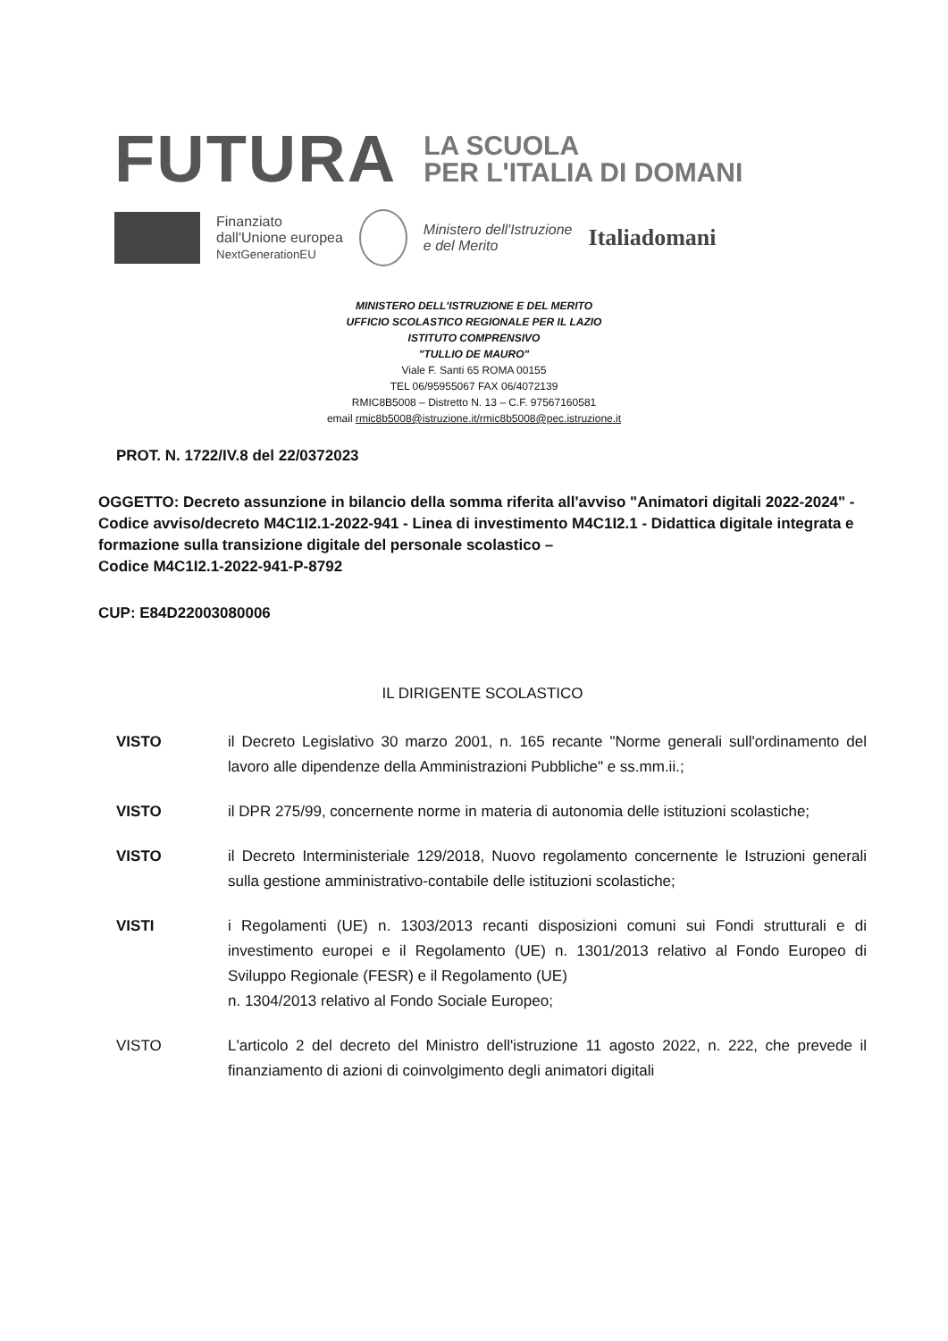FUTURA LA SCUOLA
PER L'ITALIA DI DOMANI
Finanziato
dall'Unione europea
NextGenerationEU
Ministero dell'Istruzione
e del Merito
Italiadomani
MINISTERO DELL'ISTRUZIONE E DEL MERITO
UFFICIO SCOLASTICO REGIONALE PER IL LAZIO
ISTITUTO COMPRENSIVO
"TULLIO DE MAURO"
Viale F. Santi 65 ROMA 00155
TEL 06/95955067 FAX 06/4072139
RMIC8B5008 – Distretto N. 13 – C.F. 97567160581
email rmic8b5008@istruzione.it/rmic8b5008@pec.istruzione.it
PROT. N. 1722/IV.8 del 22/0372023
OGGETTO: Decreto assunzione in bilancio della somma riferita all'avviso "Animatori digitali 2022-2024" - Codice avviso/decreto M4C1I2.1-2022-941 - Linea di investimento M4C1I2.1 - Didattica digitale integrata e formazione sulla transizione digitale del personale scolastico –
Codice M4C1I2.1-2022-941-P-8792
CUP: E84D22003080006
IL DIRIGENTE SCOLASTICO
VISTO il Decreto Legislativo 30 marzo 2001, n. 165 recante "Norme generali sull'ordinamento del lavoro alle dipendenze della Amministrazioni Pubbliche" e ss.mm.ii.;
VISTO il DPR 275/99, concernente norme in materia di autonomia delle istituzioni scolastiche;
VISTO il Decreto Interministeriale 129/2018, Nuovo regolamento concernente le Istruzioni generali sulla gestione amministrativo-contabile delle istituzioni scolastiche;
VISTI i Regolamenti (UE) n. 1303/2013 recanti disposizioni comuni sui Fondi strutturali e di investimento europei e il Regolamento (UE) n. 1301/2013 relativo al Fondo Europeo di Sviluppo Regionale (FESR) e il Regolamento (UE)
n. 1304/2013 relativo al Fondo Sociale Europeo;
VISTO L'articolo 2 del decreto del Ministro dell'istruzione 11 agosto 2022, n. 222, che prevede il finanziamento di azioni di coinvolgimento degli animatori digitali